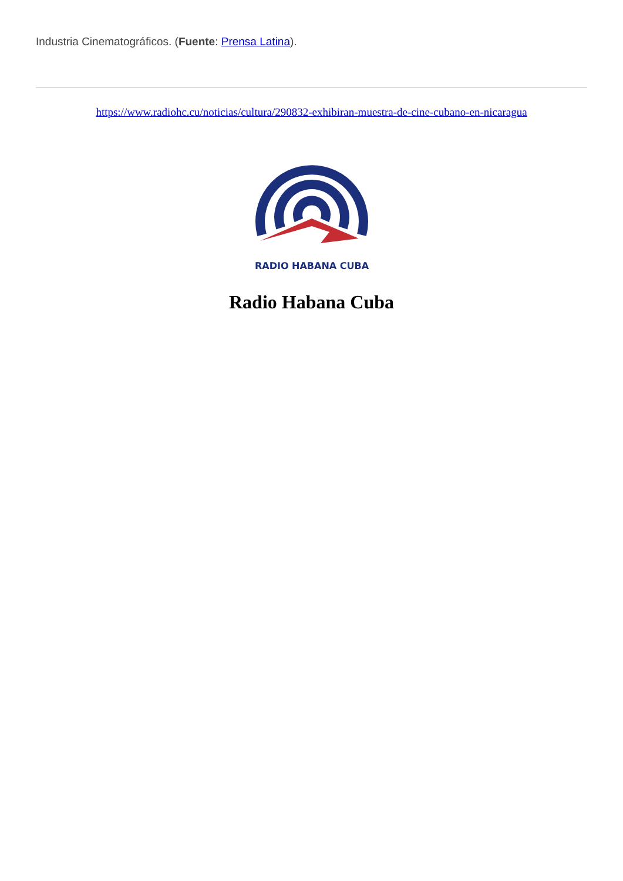Industria Cinematográficos. (Fuente: Prensa Latina).
https://www.radiohc.cu/noticias/cultura/290832-exhibiran-muestra-de-cine-cubano-en-nicaragua
RADIO HABANA CUBA
Radio Habana Cuba